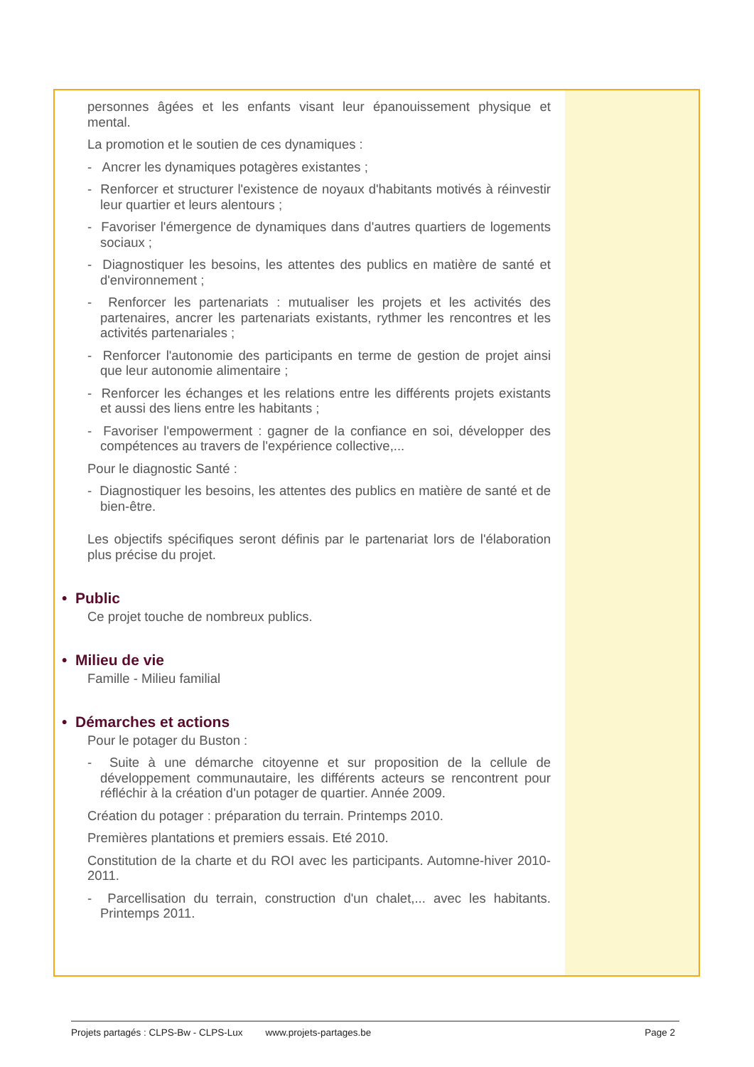personnes âgées et les enfants visant leur épanouissement physique et mental.
La promotion et le soutien de ces dynamiques :
- Ancrer les dynamiques potagères existantes ;
- Renforcer et structurer l'existence de noyaux d'habitants motivés à réinvestir leur quartier et leurs alentours ;
- Favoriser l'émergence de dynamiques dans d'autres quartiers de logements sociaux ;
- Diagnostiquer les besoins, les attentes des publics en matière de santé et d'environnement ;
- Renforcer les partenariats : mutualiser les projets et les activités des partenaires, ancrer les partenariats existants, rythmer les rencontres et les activités partenariales ;
- Renforcer l'autonomie des participants en terme de gestion de projet ainsi que leur autonomie alimentaire ;
- Renforcer les échanges et les relations entre les différents projets existants et aussi des liens entre les habitants ;
- Favoriser l'empowerment : gagner de la confiance en soi, développer des compétences au travers de l'expérience collective,...
Pour le diagnostic Santé :
- Diagnostiquer les besoins, les attentes des publics en matière de santé et de bien-être.
Les objectifs spécifiques seront définis par le partenariat lors de l'élaboration plus précise du projet.
• Public
Ce projet touche de nombreux publics.
• Milieu de vie
Famille - Milieu familial
• Démarches et actions
Pour le potager du Buston :
- Suite à une démarche citoyenne et sur proposition de la cellule de développement communautaire, les différents acteurs se rencontrent pour réfléchir à la création d'un potager de quartier. Année 2009.
Création du potager : préparation du terrain. Printemps 2010.
Premières plantations et premiers essais. Eté 2010.
Constitution de la charte et du ROI avec les participants. Automne-hiver 2010-2011.
- Parcellisation du terrain, construction d'un chalet,... avec les habitants. Printemps 2011.
Projets partagés : CLPS-Bw - CLPS-Lux www.projets-partages.be Page 2